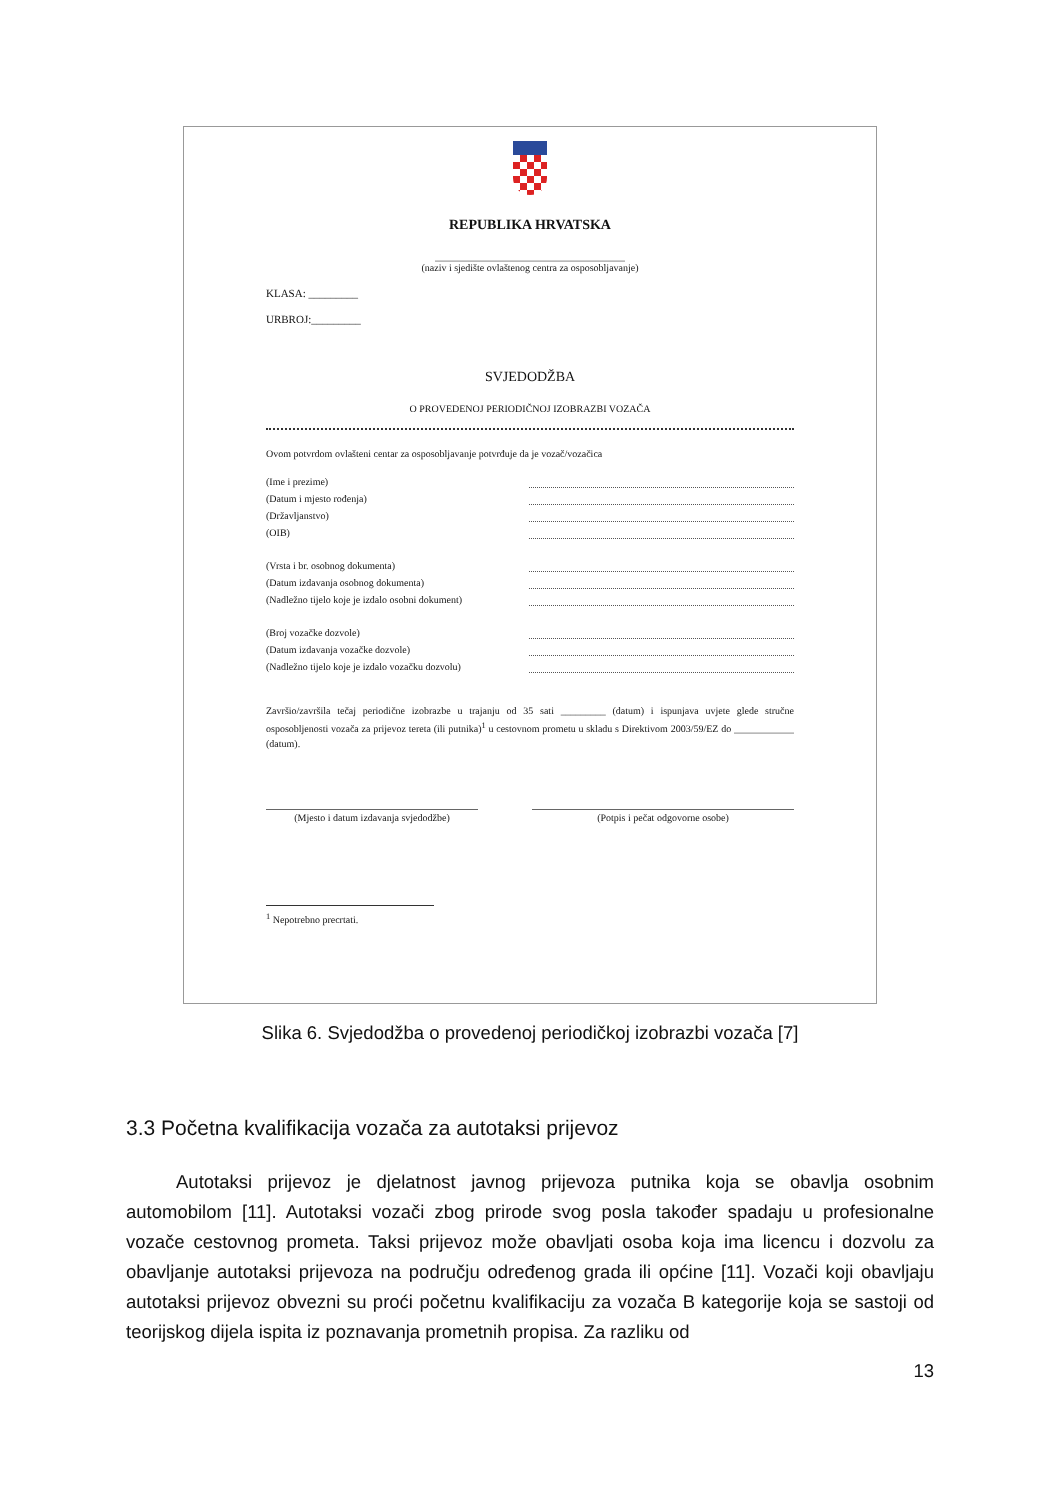REPUBLIKA HRVATSKA
______________________________________
(naziv i sjedište ovlaštenog centra za osposobljavanje)
KLASA: _________
URBROJ:_________
SVJEDODŽBA
O PROVEDENOJ PERIODIČNOJ IZOBRAZBI VOZAČA
Ovom potvrdom ovlašteni centar za osposobljavanje potvrđuje da je vozač/vozačica
(Ime i prezime)
(Datum i mjesto rođenja)
(Državljanstvo)
(OIB)
(Vrsta i br. osobnog dokumenta)
(Datum izdavanja osobnog dokumenta)
(Nadležno tijelo koje je izdalo osobni dokument)
(Broj vozačke dozvole)
(Datum izdavanja vozačke dozvole)
(Nadležno tijelo koje je izdalo vozačku dozvolu)
Završio/završila tečaj periodične izobrazbe u trajanju od 35 sati _________ (datum) i ispunjava uvjete glede stručne osposobljenosti vozača za prijevoz tereta (ili putnika)<sup>1</sup> u cestovnom prometu u skladu s Direktivom 2003/59/EZ do ____________ (datum).
(Mjesto i datum izdavanja svjedodžbe)
(Potpis i pečat odgovorne osobe)
<sup>1</sup> Nepotrebno precrtati.
Slika 6. Svjedodžba o provedenoj periodičkoj izobrazbi vozača [7]
3.3 Početna kvalifikacija vozača za autotaksi prijevoz
Autotaksi prijevoz je djelatnost javnog prijevoza putnika koja se obavlja osobnim automobilom [11]. Autotaksi vozači zbog prirode svog posla također spadaju u profesionalne vozače cestovnog prometa. Taksi prijevoz može obavljati osoba koja ima licencu i dozvolu za obavljanje autotaksi prijevoza na području određenog grada ili općine [11]. Vozači koji obavljaju autotaksi prijevoz obvezni su proći početnu kvalifikaciju za vozača B kategorije koja se sastoji od teorijskog dijela ispita iz poznavanja prometnih propisa. Za razliku od
13